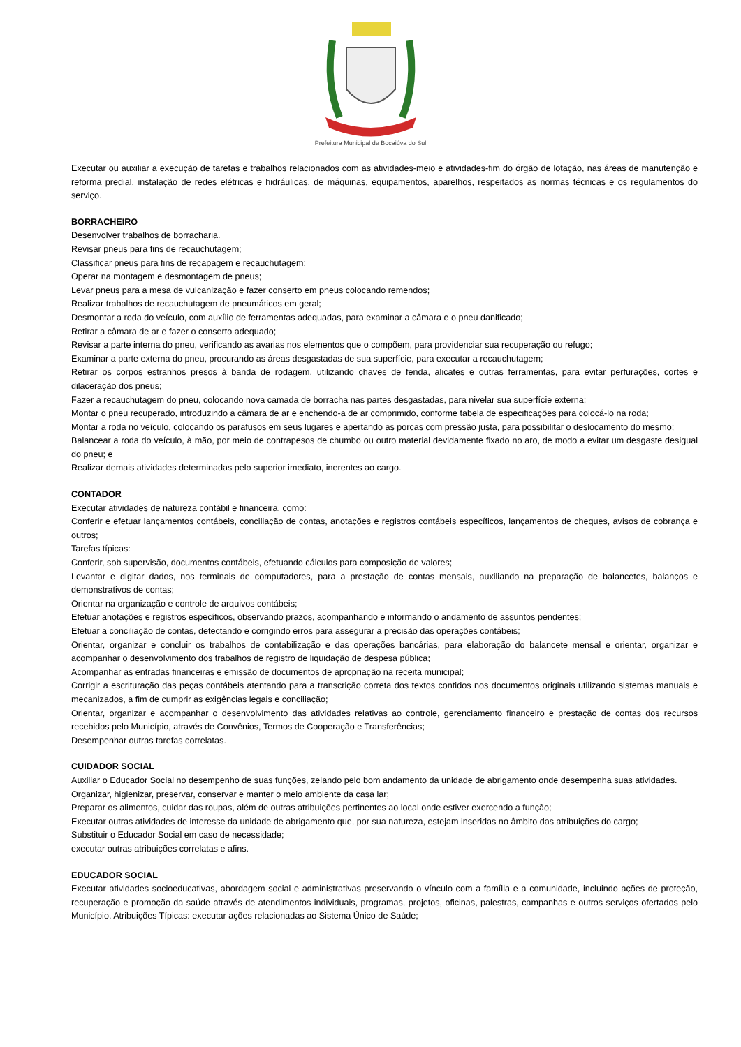Prefeitura Municipal de Bocaiúva do Sul
Executar ou auxiliar a execução de tarefas e trabalhos relacionados com as atividades-meio e atividades-fim do órgão de lotação, nas áreas de manutenção e reforma predial, instalação de redes elétricas e hidráulicas, de máquinas, equipamentos, aparelhos, respeitados as normas técnicas e os regulamentos do serviço.
BORRACHEIRO
Desenvolver trabalhos de borracharia.
Revisar pneus para fins de recauchutagem;
Classificar pneus para fins de recapagem e recauchutagem;
Operar na montagem e desmontagem de pneus;
Levar pneus para a mesa de vulcanização e fazer conserto em pneus colocando remendos;
Realizar trabalhos de recauchutagem de pneumáticos em geral;
Desmontar a roda do veículo, com auxílio de ferramentas adequadas, para examinar a câmara e o pneu danificado;
Retirar a câmara de ar e fazer o conserto adequado;
Revisar a parte interna do pneu, verificando as avarias nos elementos que o compõem, para providenciar sua recuperação ou refugo;
Examinar a parte externa do pneu, procurando as áreas desgastadas de sua superfície, para executar a recauchutagem;
Retirar os corpos estranhos presos à banda de rodagem, utilizando chaves de fenda, alicates e outras ferramentas, para evitar perfurações, cortes e dilaceração dos pneus;
Fazer a recauchutagem do pneu, colocando nova camada de borracha nas partes desgastadas, para nivelar sua superfície externa;
Montar o pneu recuperado, introduzindo a câmara de ar e enchendo-a de ar comprimido, conforme tabela de especificações para colocá-lo na roda;
Montar a roda no veículo, colocando os parafusos em seus lugares e apertando as porcas com pressão justa, para possibilitar o deslocamento do mesmo;
Balancear a roda do veículo, à mão, por meio de contrapesos de chumbo ou outro material devidamente fixado no aro, de modo a evitar um desgaste desigual do pneu; e
Realizar demais atividades determinadas pelo superior imediato, inerentes ao cargo.
CONTADOR
Executar atividades de natureza contábil e financeira, como:
Conferir e efetuar lançamentos contábeis, conciliação de contas, anotações e registros contábeis específicos, lançamentos de cheques, avisos de cobrança e outros;
Tarefas típicas:
Conferir, sob supervisão, documentos contábeis, efetuando cálculos para composição de valores;
Levantar e digitar dados, nos terminais de computadores, para a prestação de contas mensais, auxiliando na preparação de balancetes, balanços e demonstrativos de contas;
Orientar na organização e controle de arquivos contábeis;
Efetuar anotações e registros específicos, observando prazos, acompanhando e informando o andamento de assuntos pendentes;
Efetuar a conciliação de contas, detectando e corrigindo erros para assegurar a precisão das operações contábeis;
Orientar, organizar e concluir os trabalhos de contabilização e das operações bancárias, para elaboração do balancete mensal e orientar, organizar e acompanhar o desenvolvimento dos trabalhos de registro de liquidação de despesa pública;
Acompanhar as entradas financeiras e emissão de documentos de apropriação na receita municipal;
Corrigir a escrituração das peças contábeis atentando para a transcrição correta dos textos contidos nos documentos originais utilizando sistemas manuais e mecanizados, a fim de cumprir as exigências legais e conciliação;
Orientar, organizar e acompanhar o desenvolvimento das atividades relativas ao controle, gerenciamento financeiro e prestação de contas dos recursos recebidos pelo Município, através de Convênios, Termos de Cooperação e Transferências;
Desempenhar outras tarefas correlatas.
CUIDADOR SOCIAL
Auxiliar o Educador Social no desempenho de suas funções, zelando pelo bom andamento da unidade de abrigamento onde desempenha suas atividades.
Organizar, higienizar, preservar, conservar e manter o meio ambiente da casa lar;
Preparar os alimentos, cuidar das roupas, além de outras atribuições pertinentes ao local onde estiver exercendo a função;
Executar outras atividades de interesse da unidade de abrigamento que, por sua natureza, estejam inseridas no âmbito das atribuições do cargo;
Substituir o Educador Social em caso de necessidade;
executar outras atribuições correlatas e afins.
EDUCADOR SOCIAL
Executar atividades socioeducativas, abordagem social e administrativas preservando o vínculo com a família e a comunidade, incluindo ações de proteção, recuperação e promoção da saúde através de atendimentos individuais, programas, projetos, oficinas, palestras, campanhas e outros serviços ofertados pelo Município. Atribuições Típicas: executar ações relacionadas ao Sistema Único de Saúde;